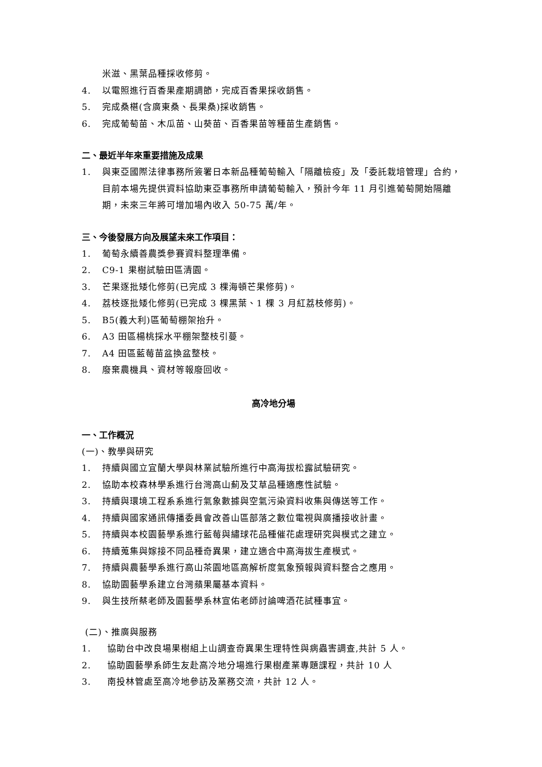米滋、黑葉品種採收修剪。
4. 以電照進行百香果產期調節，完成百香果採收銷售。
5. 完成桑椹(含廣東桑、長果桑)採收銷售。
6. 完成葡萄苗、木瓜苗、山葵苗、百香果苗等種苗生產銷售。
二、最近半年來重要措施及成果
1. 與東亞國際法律事務所簽署日本新品種葡萄輸入「隔離檢疫」及「委託栽培管理」合約，目前本場先提供資料協助東亞事務所申請葡萄輸入，預計今年 11 月引進葡萄開始隔離期，未來三年將可增加場內收入 50-75 萬/年。
三、今後發展方向及展望未來工作項目：
1. 葡萄永續善農獎參賽資料整理準備。
2. C9-1 果樹試驗田區清園。
3. 芒果逐批矮化修剪(已完成 3 棵海頓芒果修剪)。
4. 荔枝逐批矮化修剪(已完成 3 棵黑葉、1 棵 3 月紅荔枝修剪)。
5. B5(義大利)區葡萄棚架抬升。
6. A3 田區楊桃採水平棚架整枝引蔓。
7. A4 田區藍莓苗盆換盆整枝。
8. 廢棄農機具、資材等報廢回收。
高冷地分場
一、工作概況
(一)、教學與研究
1. 持續與國立宜蘭大學與林業試驗所進行中高海拔松露試驗研究。
2. 協助本校森林學系進行台灣高山薊及艾草品種適應性試驗。
3. 持續與環境工程系系進行氣象數據與空氣污染資料收集與傳送等工作。
4. 持續與國家通訊傳播委員會改善山區部落之數位電視與廣播接收計畫。
5. 持續與本校園藝學系進行藍莓與繡球花品種催花處理研究與模式之建立。
6. 持續蒐集與嫁接不同品種奇異果，建立適合中高海拔生產模式。
7. 持續與農藝學系進行高山茶園地區高解析度氣象預報與資料整合之應用。
8. 協助園藝學系建立台灣蘋果屬基本資料。
9. 與生技所蔡老師及園藝學系林宣佑老師討論啤酒花試種事宜。
(二)、推廣與服務
1. 協助台中改良場果樹組上山調查奇異果生理特性與病蟲害調查,共計 5 人。
2. 協助園藝學系師生友赴高冷地分場進行果樹產業專題課程，共計 10 人
3. 南投林管處至高冷地參訪及業務交流，共計 12 人。